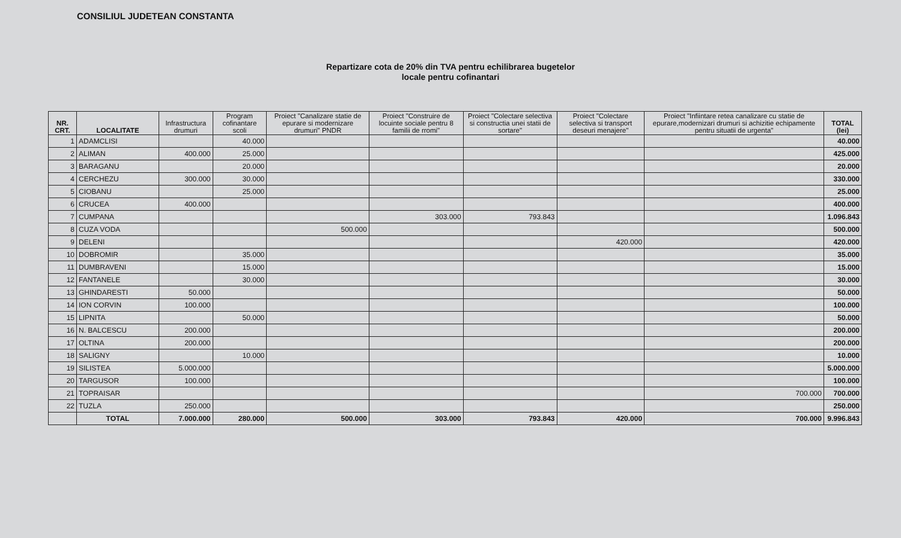CONSILIUL JUDETEAN CONSTANTA
Repartizare cota de 20% din TVA pentru echilibrarea bugetelor
locale pentru cofinantari
| NR. CRT. | LOCALITATE | Infrastructura drumuri | Program cofinantare scoli | Proiect "Canalizare statie de epurare si modernizare drumuri" PNDR | Proiect "Construire de locuinte sociale pentru 8 familii de rromi" | Proiect "Colectare selectiva si constructia unei statii de sortare" | Proiect "Colectare selectiva si transport deseuri menajere" | Proiect "Infiintare retea canalizare cu statie de epurare,modernizari drumuri si achizitie echipamente pentru situatii de urgenta" | TOTAL (lei) |
| --- | --- | --- | --- | --- | --- | --- | --- | --- | --- |
| 1 | ADAMCLISI | | 40.000 | | | | | | 40.000 |
| 2 | ALIMAN | 400.000 | 25.000 | | | | | | 425.000 |
| 3 | BARAGANU | | 20.000 | | | | | | 20.000 |
| 4 | CERCHEZU | 300.000 | 30.000 | | | | | | 330.000 |
| 5 | CIOBANU | | 25.000 | | | | | | 25.000 |
| 6 | CRUCEA | 400.000 | | | | | | | 400.000 |
| 7 | CUMPANA | | | | 303.000 | 793.843 | | | 1.096.843 |
| 8 | CUZA VODA | | | 500.000 | | | | | 500.000 |
| 9 | DELENI | | | | | | 420.000 | | 420.000 |
| 10 | DOBROMIR | | 35.000 | | | | | | 35.000 |
| 11 | DUMBRAVENI | | 15.000 | | | | | | 15.000 |
| 12 | FANTANELE | | 30.000 | | | | | | 30.000 |
| 13 | GHINDARESTI | 50.000 | | | | | | | 50.000 |
| 14 | ION CORVIN | 100.000 | | | | | | | 100.000 |
| 15 | LIPNITA | | 50.000 | | | | | | 50.000 |
| 16 | N. BALCESCU | 200.000 | | | | | | | 200.000 |
| 17 | OLTINA | 200.000 | | | | | | | 200.000 |
| 18 | SALIGNY | | 10.000 | | | | | | 10.000 |
| 19 | SILISTEA | 5.000.000 | | | | | | | 5.000.000 |
| 20 | TARGUSOR | 100.000 | | | | | | | 100.000 |
| 21 | TOPRAISAR | | | | | | | 700.000 | 700.000 |
| 22 | TUZLA | 250.000 | | | | | | | 250.000 |
| | TOTAL | 7.000.000 | 280.000 | 500.000 | 303.000 | 793.843 | 420.000 | 700.000 | 9.996.843 |